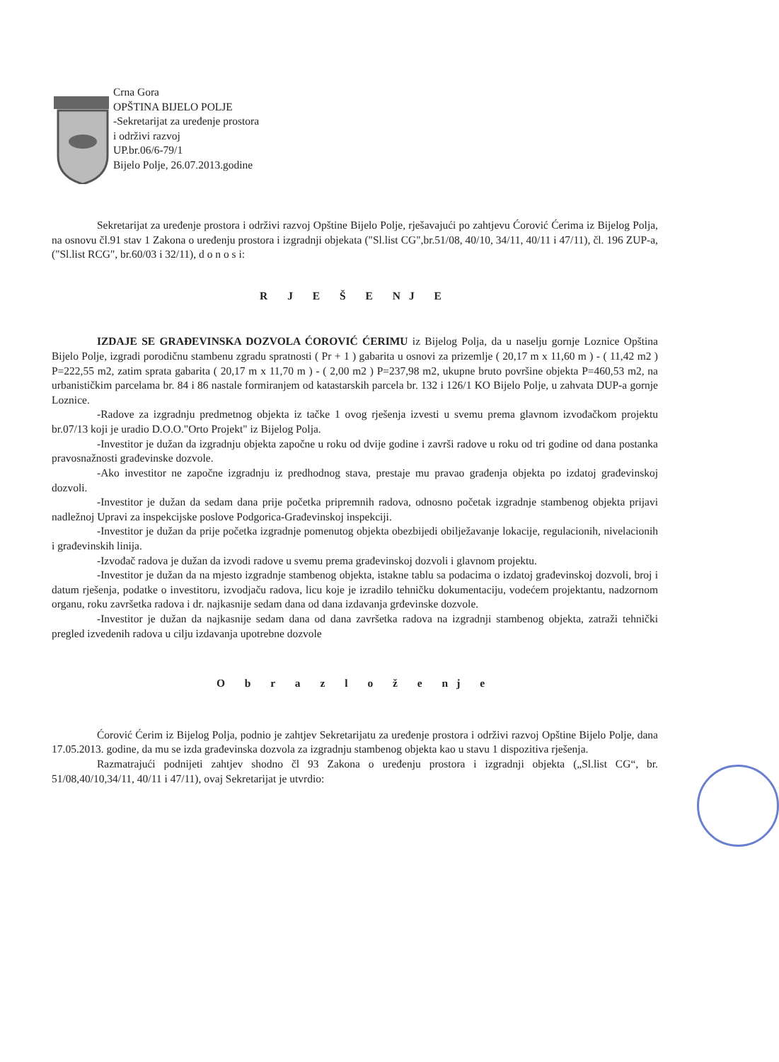Crna Gora
OPŠTINA BIJELO POLJE
-Sekretarijat za uređenje prostora
i održivi razvoj
UP.br.06/6-79/1
Bijelo Polje, 26.07.2013.godine
Sekretarijat za uređenje prostora i održivi razvoj Opštine Bijelo Polje, rješavajući po zahtjevu Ćorović Ćerima iz Bijelog Polja, na osnovu čl.91 stav 1 Zakona o uređenju prostora i izgradnji objekata ("Sl.list CG",br.51/08, 40/10, 34/11, 40/11 i 47/11), čl. 196 ZUP-a, ("Sl.list RCG", br.60/03 i 32/11), d o n o s i:
R J E Š E NJ E
IZDAJE SE GRAĐEVINSKA DOZVOLA ĆOROVIĆ ĆERIMU iz Bijelog Polja, da u naselju gornje Loznice Opština Bijelo Polje, izgradi porodičnu stambenu zgradu spratnosti ( Pr + 1 ) gabarita u osnovi za prizemlje ( 20,17 m x 11,60 m ) - ( 11,42 m2 ) P=222,55 m2, zatim sprata gabarita ( 20,17 m x 11,70 m ) - ( 2,00 m2 ) P=237,98 m2, ukupne bruto površine objekta P=460,53 m2, na urbanističkim parcelama br. 84 i 86 nastale formiranjem od katastarskih parcela br. 132 i 126/1 KO Bijelo Polje, u zahvata DUP-a gornje Loznice.
-Radove za izgradnju predmetnog objekta iz tačke 1 ovog rješenja izvesti u svemu prema glavnom izvođačkom projektu br.07/13 koji je uradio D.O.O."Orto Projekt" iz Bijelog Polja.
-Investitor je dužan da izgradnju objekta započne u roku od dvije godine i završi radove u roku od tri godine od dana postanka pravosnažnosti građevinske dozvole.
-Ako investitor ne započne izgradnju iz predhodnog stava, prestaje mu pravao građenja objekta po izdatoj građevinskoj dozvoli.
-Investitor je dužan da sedam dana prije početka pripremnih radova, odnosno početak izgradnje stambenog objekta prijavi nadležnoj Upravi za inspekcijske poslove Podgorica-Građevinskoj inspekciji.
-Investitor je dužan da prije početka izgradnje pomenutog objekta obezbijedi obilježavanje lokacije, regulacionih, nivelacionih i građevinskih linija.
-Izvođač radova je dužan da izvodi radove u svemu prema građevinskoj dozvoli i glavnom projektu.
-Investitor je dužan da na mjesto izgradnje stambenog objekta, istakne tablu sa podacima o izdatoj građevinskoj dozvoli, broj i datum rješenja, podatke o investitoru, izvodjaču radova, licu koje je izradilo tehničku dokumentaciju, vodećem projektantu, nadzornom organu, roku završetka radova i dr. najkasnije sedam dana od dana izdavanja grđevinske dozvole.
-Investitor je dužan da najkasnije sedam dana od dana završetka radova na izgradnji stambenog objekta, zatraži tehnički pregled izvedenih radova u cilju izdavanja upotrebne dozvole
O b r a z l o ž e nj e
Ćorović Ćerim iz Bijelog Polja, podnio je zahtjev Sekretarijatu za uređenje prostora i održivi razvoj Opštine Bijelo Polje, dana 17.05.2013. godine, da mu se izda građevinska dozvola za izgradnju stambenog objekta kao u stavu 1 dispozitiva rješenja.
Razmatrajući podnijeti zahtjev shodno čl 93 Zakona o uređenju prostora i izgradnji objekta („Sl.list CG“, br. 51/08,40/10,34/11, 40/11 i 47/11), ovaj Sekretarijat je utvrdio: